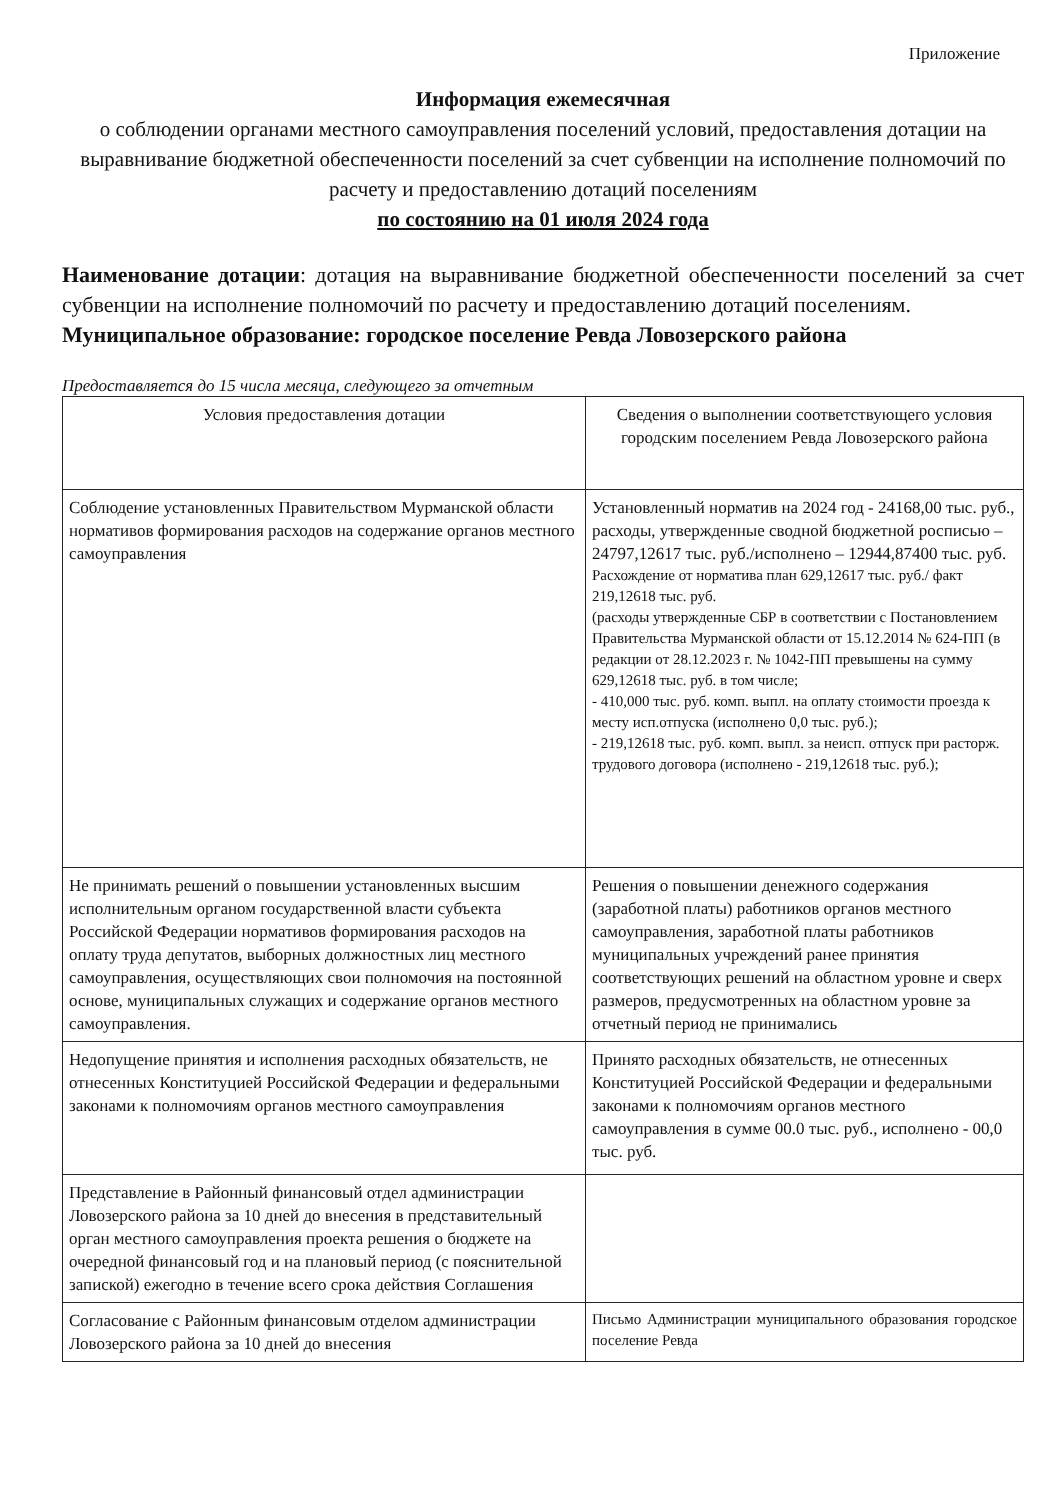Приложение
Информация ежемесячная
о соблюдении органами местного самоуправления поселений условий, предоставления дотации на выравнивание бюджетной обеспеченности поселений за счет субвенции на исполнение полномочий по расчету и предоставлению дотаций поселениям
по состоянию на 01 июля 2024 года
Наименование дотации: дотация на выравнивание бюджетной обеспеченности поселений за счет субвенции на исполнение полномочий по расчету и предоставлению дотаций поселениям.
Муниципальное образование: городское поселение Ревда Ловозерского района
Предоставляется до 15 числа месяца, следующего за отчетным
| Условия предоставления дотации | Сведения о выполнении соответствующего условия городским поселением Ревда Ловозерского района |
| --- | --- |
| Соблюдение установленных Правительством Мурманской области нормативов формирования расходов на содержание органов местного самоуправления | Установленный норматив на 2024 год - 24168,00 тыс. руб., расходы, утвержденные сводной бюджетной росписью –24797,12617 тыс. руб./исполнено – 12944,87400 тыс. руб. Расхождение от норматива план 629,12617 тыс. руб./ факт 219,12618 тыс. руб. (расходы утвержденные СБР в соответствии с Постановлением Правительства Мурманской области от 15.12.2014 № 624-ПП (в редакции от 28.12.2023 г. № 1042-ПП превышены на сумму 629,12618 тыс. руб. в том числе; - 410,000 тыс. руб. комп. выпл. на оплату стоимости проезда к месту исп.отпуска (исполнено 0,0 тыс. руб.); - 219,12618 тыс. руб. комп. выпл. за неисп. отпуск при расторж. трудового договора (исполнено - 219,12618 тыс. руб.); |
| Не принимать решений о повышении установленных высшим исполнительным органом государственной власти субъекта Российской Федерации нормативов формирования расходов на оплату труда депутатов, выборных должностных лиц местного самоуправления, осуществляющих свои полномочия на постоянной основе, муниципальных служащих и содержание органов местного самоуправления. | Решения о повышении денежного содержания (заработной платы) работников органов местного самоуправления, заработной платы работников муниципальных учреждений ранее принятия соответствующих решений на областном уровне и сверх размеров, предусмотренных на областном уровне за отчетный период не принимались |
| Недопущение принятия и исполнения расходных обязательств, не отнесенных Конституцией Российской Федерации и федеральными законами к полномочиям органов местного самоуправления | Принято расходных обязательств, не отнесенных Конституцией Российской Федерации и федеральными законами к полномочиям органов местного самоуправления в сумме 00.0 тыс. руб., исполнено - 00,0 тыс. руб. |
| Представление в Районный финансовый отдел администрации Ловозерского района за 10 дней до внесения в представительный орган местного самоуправления проекта решения о бюджете на очередной финансовый год и на плановый период (с пояснительной запиской) ежегодно в течение всего срока действия Соглашения | |
| Согласование с Районным финансовым отделом администрации Ловозерского района за 10 дней до внесения | Письмо Администрации муниципального образования городское поселение Ревда |